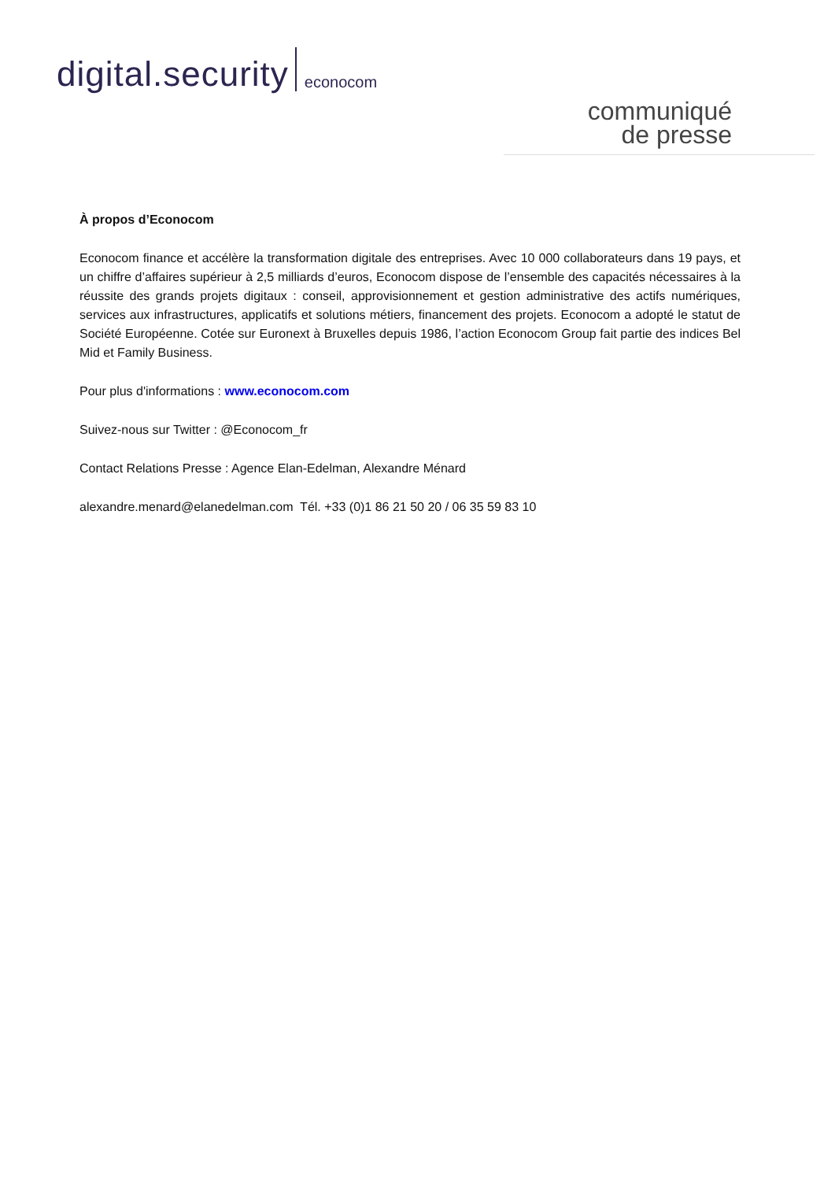digital.security econocom
communiqué
de presse
À propos d’Econocom
Econocom finance et accélère la transformation digitale des entreprises. Avec 10 000 collaborateurs dans 19 pays, et un chiffre d’affaires supérieur à 2,5 milliards d’euros, Econocom dispose de l’ensemble des capacités nécessaires à la réussite des grands projets digitaux : conseil, approvisionnement et gestion administrative des actifs numériques, services aux infrastructures, applicatifs et solutions métiers, financement des projets. Econocom a adopté le statut de Société Européenne. Cotée sur Euronext à Bruxelles depuis 1986, l’action Econocom Group fait partie des indices Bel Mid et Family Business.
Pour plus d'informations : www.econocom.com
Suivez-nous sur Twitter : @Econocom_fr
Contact Relations Presse : Agence Elan-Edelman, Alexandre Ménard
alexandre.menard@elanedelman.com Tél. +33 (0)1 86 21 50 20 / 06 35 59 83 10